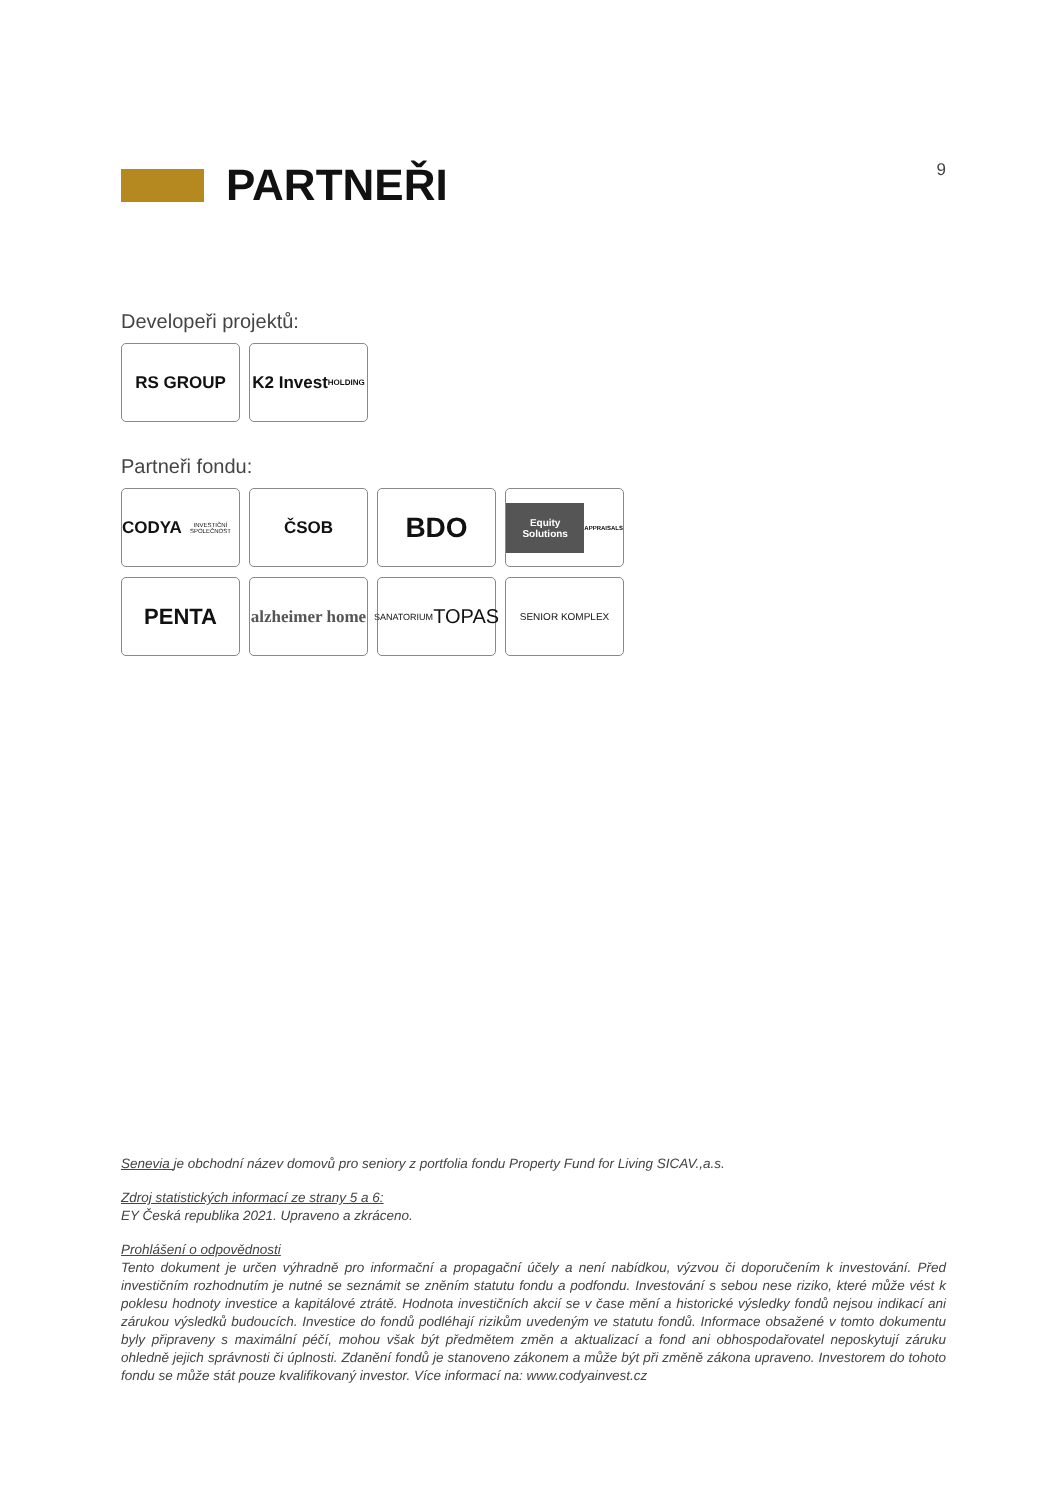PARTNEŘI
9
Developeři projektů:
RS GROUP K2 Invest
HOLDING
Partneři fondu:
CODYA
INVESTIČNÍ SPOLEČNOST
ČSOB
BDO
Equity Solutions
APPRAISALS
PENTA
alzheimer home
SANATORIUM
TOPAS
SENIOR KOMPLEX
Senevia je obchodní název domovů pro seniory z portfolia fondu Property Fund for Living SICAV.,a.s.
Zdroj statistických informací ze strany 5 a 6:
EY Česká republika 2021. Upraveno a zkráceno.
Prohlášení o odpovědnosti
Tento dokument je určen výhradně pro informační a propagační účely a není nabídkou, výzvou či doporučením k investování. Před investičním rozhodnutím je nutné se seznámit se zněním statutu fondu a podfondu. Investování s sebou nese riziko, které může vést k poklesu hodnoty investice a kapitálové ztrátě. Hodnota investičních akcií se v čase mění a historické výsledky fondů nejsou indikací ani zárukou výsledků budoucích. Investice do fondů podléhají rizikům uvedeným ve statutu fondů. Informace obsažené v tomto dokumentu byly připraveny s maximální péčí, mohou však být předmětem změn a aktualizací a fond ani obhospodařovatel neposkytují záruku ohledně jejich správnosti či úplnosti. Zdanění fondů je stanoveno zákonem a může být při změně zákona upraveno. Investorem do tohoto fondu se může stát pouze kvalifikovaný investor. Více informací na: www.codyainvest.cz